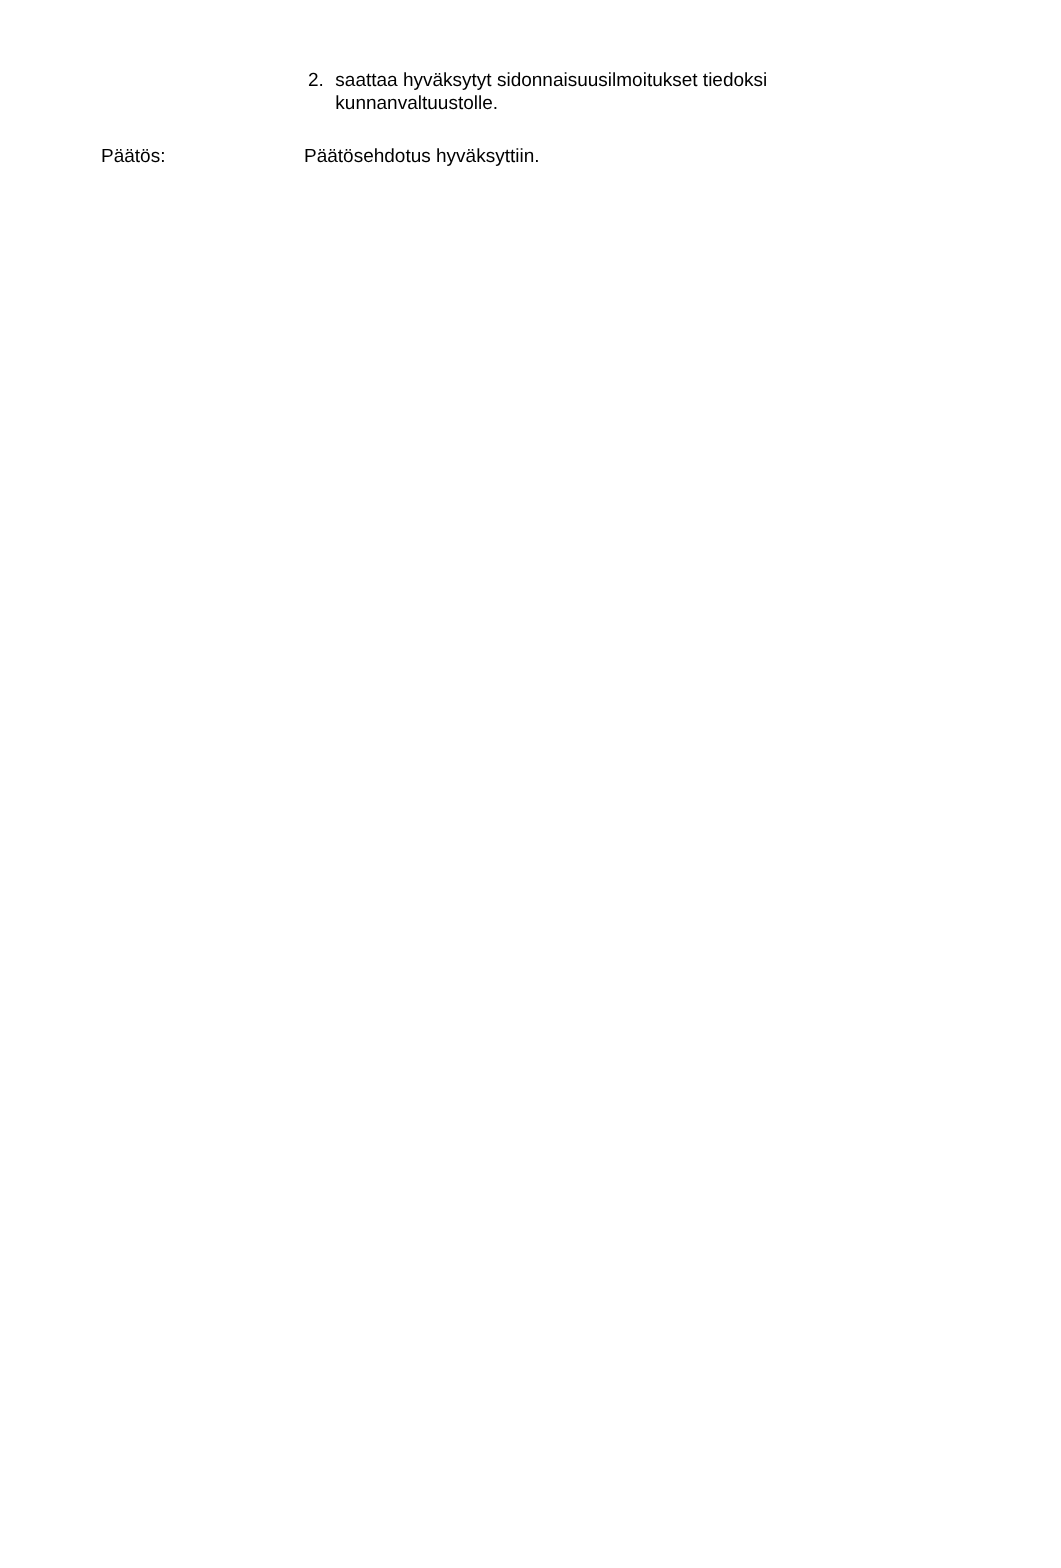2. saattaa hyväksytyt sidonnaisuusilmoitukset tiedoksi kunnanvaltuustolle.
Päätös: Päätösehdotus hyväksyttiin.